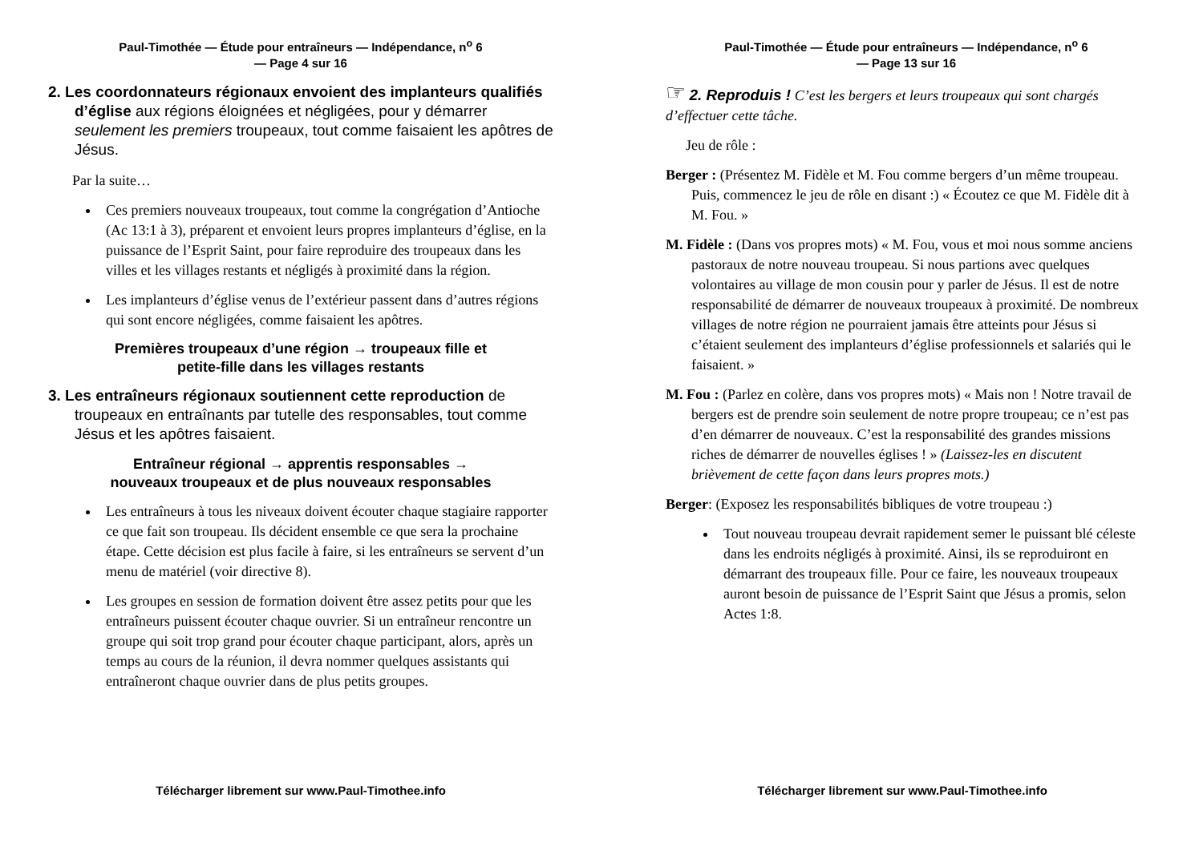Paul-Timothée — Étude pour entraîneurs — Indépendance, n<sup>o</sup> 6
— Page 4 sur 16
2. Les coordonnateurs régionaux envoient des implanteurs qualifiés d’église aux régions éloignées et négligées, pour y démarrer seulement les premiers troupeaux, tout comme faisaient les apôtres de Jésus.
Par la suite…
Ces premiers nouveaux troupeaux, tout comme la congrégation d’Antioche (Ac 13:1 à 3), préparent et envoient leurs propres implanteurs d’église, en la puissance de l’Esprit Saint, pour faire reproduire des troupeaux dans les villes et les villages restants et négligés à proximité dans la région.
Les implanteurs d’église venus de l’extérieur passent dans d’autres régions qui sont encore négligées, comme faisaient les apôtres.
Premières troupeaux d’une région → troupeaux fille et
petite-fille dans les villages restants
3. Les entraîneurs régionaux soutiennent cette reproduction de troupeaux en entraînants par tutelle des responsables, tout comme Jésus et les apôtres faisaient.
Entraîneur régional → apprentis responsables →
nouveaux troupeaux et de plus nouveaux responsables
Les entraîneurs à tous les niveaux doivent écouter chaque stagiaire rapporter ce que fait son troupeau. Ils décident ensemble ce que sera la prochaine étape. Cette décision est plus facile à faire, si les entraîneurs se servent d’un menu de matériel (voir directive 8).
Les groupes en session de formation doivent être assez petits pour que les entraîneurs puissent écouter chaque ouvrier. Si un entraîneur rencontre un groupe qui soit trop grand pour écouter chaque participant, alors, après un temps au cours de la réunion, il devra nommer quelques assistants qui entraîneront chaque ouvrier dans de plus petits groupes.
Télécharger librement sur www.Paul-Timothee.info
Paul-Timothée — Étude pour entraîneurs — Indépendance, n<sup>o</sup> 6
— Page 13 sur 16
☞ 2. Reproduis ! C’est les bergers et leurs troupeaux qui sont chargés d’effectuer cette tâche.
Jeu de rôle :
Berger : (Présentez M. Fidèle et M. Fou comme bergers d’un même troupeau. Puis, commencez le jeu de rôle en disant :) « Écoutez ce que M. Fidèle dit à M. Fou. »
M. Fidèle : (Dans vos propres mots) « M. Fou, vous et moi nous somme anciens pastoraux de notre nouveau troupeau. Si nous partions avec quelques volontaires au village de mon cousin pour y parler de Jésus. Il est de notre responsabilité de démarrer de nouveaux troupeaux à proximité. De nombreux villages de notre région ne pourraient jamais être atteints pour Jésus si c’étaient seulement des implanteurs d’église professionnels et salariés qui le faisaient. »
M. Fou : (Parlez en colère, dans vos propres mots) « Mais non ! Notre travail de bergers est de prendre soin seulement de notre propre troupeau; ce n’est pas d’en démarrer de nouveaux. C’est la responsabilité des grandes missions riches de démarrer de nouvelles églises ! » (Laissez-les en discutent brièvement de cette façon dans leurs propres mots.)
Berger: (Exposez les responsabilités bibliques de votre troupeau :)
Tout nouveau troupeau devrait rapidement semer le puissant blé céleste dans les endroits négligés à proximité. Ainsi, ils se reproduiront en démarrant des troupeaux fille. Pour ce faire, les nouveaux troupeaux auront besoin de puissance de l’Esprit Saint que Jésus a promis, selon Actes 1:8.
Télécharger librement sur www.Paul-Timothee.info